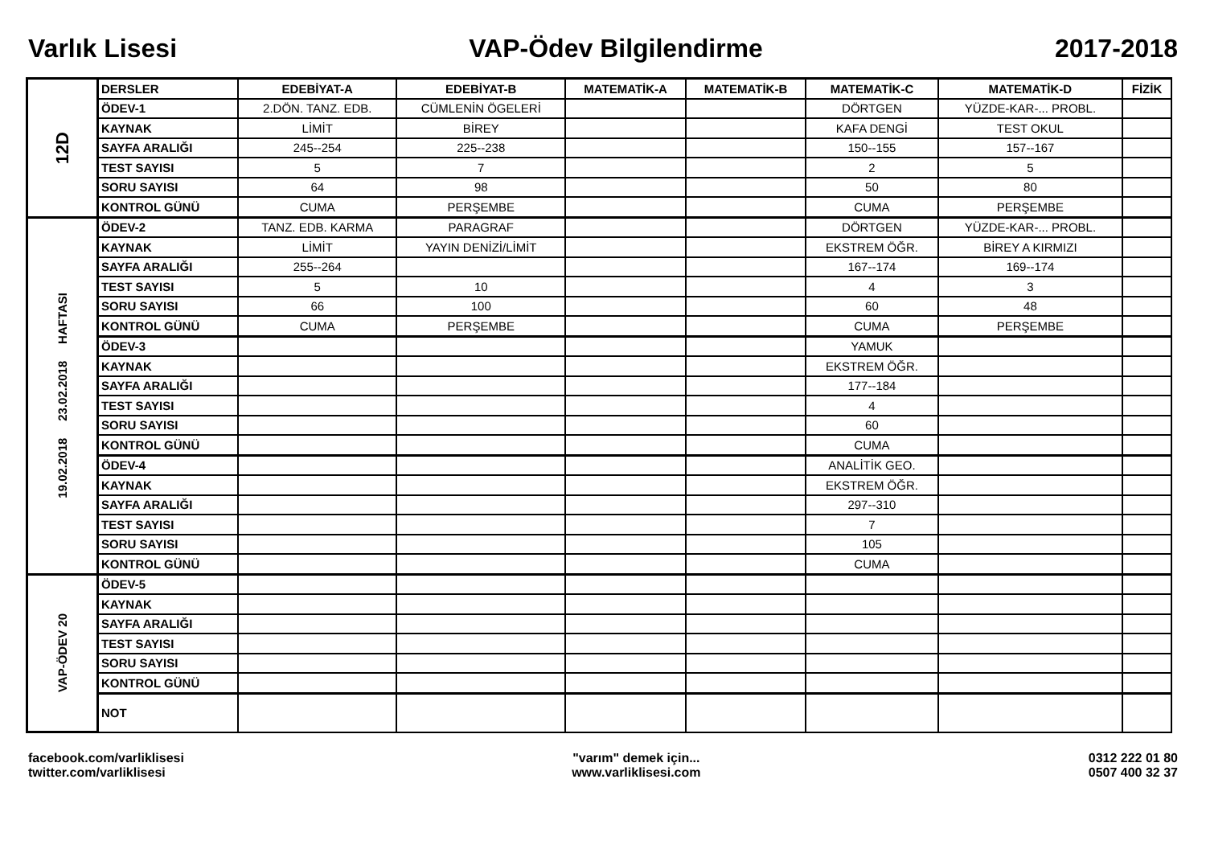Varlık Lisesi VAP-Ödev Bilgilendirme 2017-2018
| 12D | DERSLER | EDEBİYAT-A | EDEBİYAT-B | MATEMATİK-A | MATEMATİK-B | MATEMATİK-C | MATEMATİK-D | FİZİK |
| | ÖDEV-1 | 2.DÖN. TANZ. EDB. | CÜMLENİN ÖGELERİ | | | DÖRTGEN | YÜZDE-KAR-... PROBL. | |
| | KAYNAK | LİMİT | BİREY | | | KAFA DENGİ | TEST OKUL | |
| | SAYFA ARALIĞI | 245--254 | 225--238 | | | 150--155 | 157--167 | |
| | TEST SAYISI | 5 | 7 | | | 2 | 5 | |
| | SORU SAYISI | 64 | 98 | | | 50 | 80 | |
| | KONTROL GÜNÜ | CUMA | PERŞEMBE | | | CUMA | PERŞEMBE | |
| 19.02.2018 23.02.2018 HAFTASI | ÖDEV-2 | TANZ. EDB. KARMA | PARAGRAF | | | DÖRTGEN | YÜZDE-KAR-... PROBL. | |
| | KAYNAK | LİMİT | YAYIN DENİZİ/LİMİT | | | EKSTREM ÖĞR. | BİREY A KIRMIZI | |
| | SAYFA ARALIĞI | 255--264 | | | | 167--174 | 169--174 | |
| | TEST SAYISI | 5 | 10 | | | 4 | 3 | |
| | SORU SAYISI | 66 | 100 | | | 60 | 48 | |
| | KONTROL GÜNÜ | CUMA | PERŞEMBE | | | CUMA | PERŞEMBE | |
| | ÖDEV-3 | | | | | YAMUK | | |
| | KAYNAK | | | | | EKSTREM ÖĞR. | | |
| | SAYFA ARALIĞI | | | | | 177--184 | | |
| | TEST SAYISI | | | | | 4 | | |
| | SORU SAYISI | | | | | 60 | | |
| | KONTROL GÜNÜ | | | | | CUMA | | |
| | ÖDEV-4 | | | | | ANALİTİK GEO. | | |
| | KAYNAK | | | | | EKSTREM ÖĞR. | | |
| | SAYFA ARALIĞI | | | | | 297--310 | | |
| | TEST SAYISI | | | | | 7 | | |
| | SORU SAYISI | | | | | 105 | | |
| | KONTROL GÜNÜ | | | | | CUMA | | |
| VAP-ÖDEV 20 | ÖDEV-5 | | | | | | | |
| | KAYNAK | | | | | | | |
| | SAYFA ARALIĞI | | | | | | | |
| | TEST SAYISI | | | | | | | |
| | SORU SAYISI | | | | | | | |
| | KONTROL GÜNÜ | | | | | | | |
| | NOT | | | | | | | |
facebook.com/varliklisesi
twitter.com/varliklisesi
"varım" demek için...
www.varliklisesi.com
0312 222 01 80
0507 400 32 37